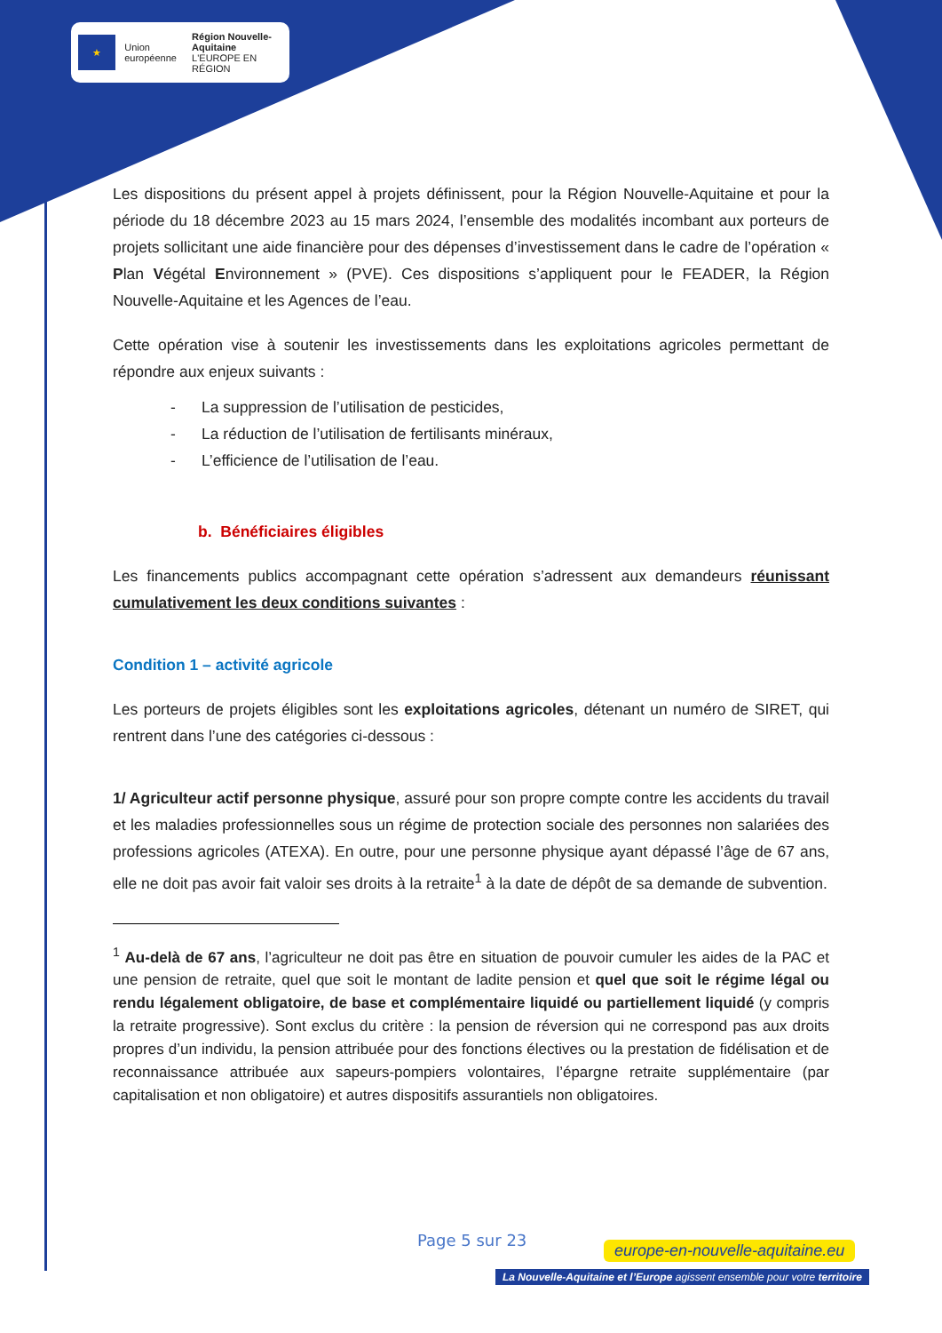★
Union européenne
Région Nouvelle-Aquitaine
L'EUROPE EN RÉGION
Les dispositions du présent appel à projets définissent, pour la Région Nouvelle-Aquitaine et pour la période du 18 décembre 2023 au 15 mars 2024, l’ensemble des modalités incombant aux porteurs de projets sollicitant une aide financière pour des dépenses d’investissement dans le cadre de l’opération « Plan Végétal Environnement » (PVE). Ces dispositions s’appliquent pour le FEADER, la Région Nouvelle-Aquitaine et les Agences de l’eau.
Cette opération vise à soutenir les investissements dans les exploitations agricoles permettant de répondre aux enjeux suivants :
- La suppression de l’utilisation de pesticides,
- La réduction de l’utilisation de fertilisants minéraux,
- L’efficience de l’utilisation de l’eau.
b. Bénéficiaires éligibles
Les financements publics accompagnant cette opération s’adressent aux demandeurs réunissant cumulativement les deux conditions suivantes :
Condition 1 – activité agricole
Les porteurs de projets éligibles sont les exploitations agricoles, détenant un numéro de SIRET, qui rentrent dans l’une des catégories ci-dessous :
1/ Agriculteur actif personne physique, assuré pour son propre compte contre les accidents du travail et les maladies professionnelles sous un régime de protection sociale des personnes non salariées des professions agricoles (ATEXA). En outre, pour une personne physique ayant dépassé l’âge de 67 ans, elle ne doit pas avoir fait valoir ses droits à la retraite<sup>1</sup> à la date de dépôt de sa demande de subvention.
<sup>1</sup> Au-delà de 67 ans, l’agriculteur ne doit pas être en situation de pouvoir cumuler les aides de la PAC et une pension de retraite, quel que soit le montant de ladite pension et quel que soit le régime légal ou rendu légalement obligatoire, de base et complémentaire liquidé ou partiellement liquidé (y compris la retraite progressive). Sont exclus du critère : la pension de réversion qui ne correspond pas aux droits propres d’un individu, la pension attribuée pour des fonctions électives ou la prestation de fidélisation et de reconnaissance attribuée aux sapeurs-pompiers volontaires, l’épargne retraite supplémentaire (par capitalisation et non obligatoire) et autres dispositifs assurantiels non obligatoires.
Page 5 sur 23
europe-en-nouvelle-aquitaine.eu
La Nouvelle-Aquitaine et l’Europe agissent ensemble pour votre territoire